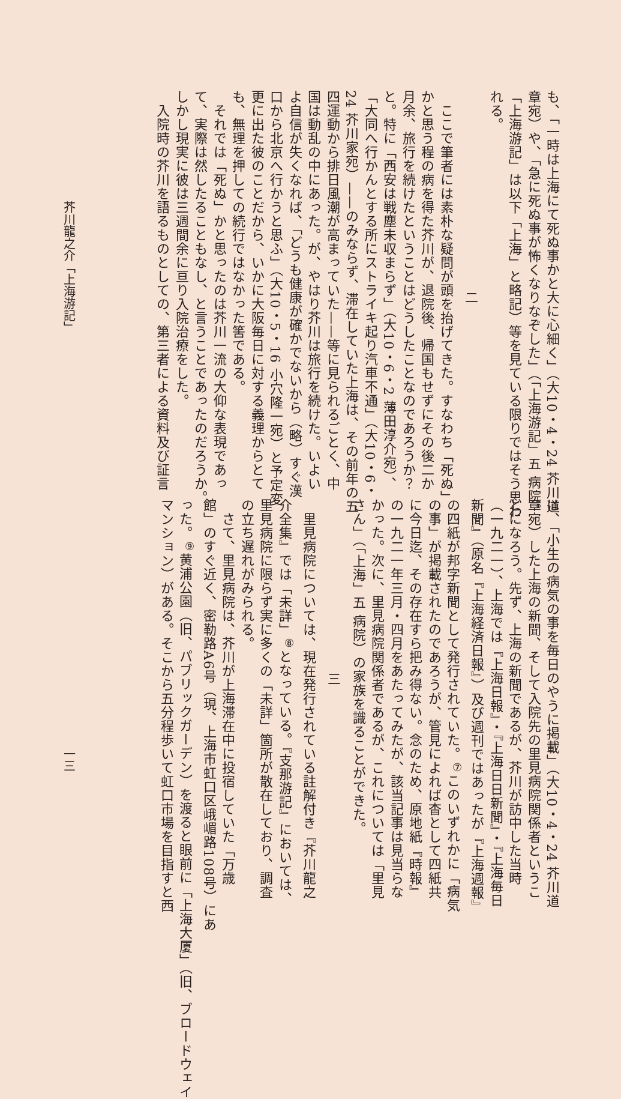も、「一時は上海にて死ぬ事かと大に心細く」（大10・4・24 芥川道
章宛）や、「急に死ぬ事が怖くなりなぞした」（「上海游記」五 病院。
「上海游記」は以下「上海」と略記）等を見ている限りではそう思わ
れる。
二
　ここで筆者には素朴な疑問が頭を抬げてきた。すなわち「死ぬ」
かと思う程の病を得た芥川が、退院後、帰国もせずにその後二か
月余、旅行を続けたということはどうしたことなのであろうか？
と。特に「西安は戦塵未収まらず」（大10・6・2 薄田淳介宛）、
「大同へ行かんとする所にストライキ起り汽車不通」（大10・6・
24 芥川家宛）——のみならず、滞在していた上海は、その前年の五
四運動から排日風潮が高まっていた——等に見られるごとく、中
国は動乱の中にあった。が、やはり芥川は旅行を続けた。いよい
よ自信が失くなれば、「どうも健康が確かでないから（略）すぐ漢
口から北京へ行かうと思ふ」（大10・5・16 小穴隆一宛）と予定変
更に出た彼のことだから、いかに大阪毎日に対する義理からとて
も、無理を押しての続行ではなかった筈である。
　それでは「死ぬ」かと思ったのは芥川一流の大仰な表現であっ
て、実際は然したることもなし、と言うことであったのだろうか。
しかし現実に彼は三週間余に亘り入院治療をした。
　入院時の芥川を語るものとしての、第三者による資料及び証言
芥川龍之介「上海游記」
は、「小生の病気の事を毎日のやうに掲載」（大10・4・24 芥川道
章宛）した上海の新聞、そして入院先の里見病院関係者というこ
とになろう。先ず、上海の新聞であるが、芥川が訪中した当時
（一九二一）、上海では『上海日報』・『上海日日新聞』・『上海毎日
新聞』（原名『上海経済日報』）及び週刊ではあったが『上海週報』
の四紙が邦字新聞として発行されていた。<sup>⑦</sup>このいずれかに「病気
の事」が掲載されたのであろうが、管見によれば杳として四紙共
に今日迄、その存在すら把み得ない。念のため、原地紙『時報』
の一九二一年三月・四月をあたってみたが、該当記事は見当らな
かった。次に、里見病院関係者であるが、これについては「里見
さん」（「上海」五 病院）の家族を識ることができた。
三
　里見病院については、現在発行されている註解付き『芥川龍之
介全集』では「未詳」<sup>⑧</sup>となっている。『支那游記』においては、
里見病院に限らず実に多くの「未詳」箇所が散在しており、調査
の立ち遅れがみられる。
　さて、里見病院は、芥川が上海滞在中に投宿していた「万歳
館」のすぐ近く、密勒路A6号（現、上海市虹口区峨嵋路108号）にあ
った。<sup>⑨</sup>黄浦公園（旧、パブリックガーデン）を渡ると眼前に「上海大厦」（旧、ブロードウェイ
マンション）がある。そこから五分程歩いて虹口市場を目指すと西
一三